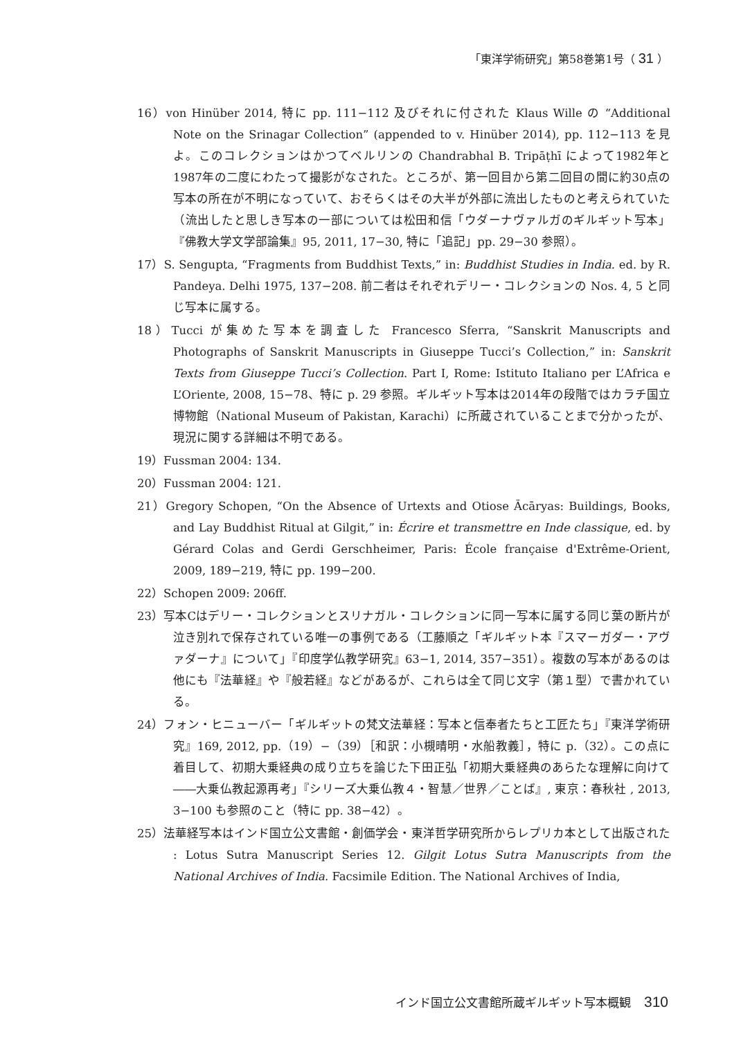「東洋学術研究」第58巻第1号（ 31 ）
16）von Hinüber 2014, 特に pp. 111−112 及びそれに付された Klaus Wille の “Additional Note on the Srinagar Collection” (appended to v. Hinüber 2014), pp. 112−113 を見よ。このコレクションはかつてベルリンの Chandrabhal B. Tripāṭhī によって1982年と1987年の二度にわたって撮影がなされた。ところが、第一回目から第二回目の間に約30点の写本の所在が不明になっていて、おそらくはその大半が外部に流出したものと考えられていた（流出したと思しき写本の一部については松田和信「ウダーナヴァルガのギルギット写本」『佛教大学文学部論集』95, 2011, 17−30, 特に「追記」pp. 29−30 参照）。
17）S. Sengupta, “Fragments from Buddhist Texts,” in: Buddhist Studies in India. ed. by R. Pandeya. Delhi 1975, 137−208. 前二者はそれぞれデリー・コレクションの Nos. 4, 5 と同じ写本に属する。
18）Tucci が集めた写本を調査した Francesco Sferra, “Sanskrit Manuscripts and Photographs of Sanskrit Manuscripts in Giuseppe Tucci’s Collection,” in: Sanskrit Texts from Giuseppe Tucci’s Collection. Part I, Rome: Istituto Italiano per L’Africa e L’Oriente, 2008, 15−78、特に p. 29 参照。ギルギット写本は2014年の段階ではカラチ国立博物館（National Museum of Pakistan, Karachi）に所蔵されていることまで分かったが、現況に関する詳細は不明である。
19）Fussman 2004: 134.
20）Fussman 2004: 121.
21）Gregory Schopen, “On the Absence of Urtexts and Otiose Ācāryas: Buildings, Books, and Lay Buddhist Ritual at Gilgit,” in: Écrire et transmettre en Inde classique, ed. by Gérard Colas and Gerdi Gerschheimer, Paris: École française d'Extrême-Orient, 2009, 189−219, 特に pp. 199−200.
22）Schopen 2009: 206ff.
23）写本Cはデリー・コレクションとスリナガル・コレクションに同一写本に属する同じ葉の断片が泣き別れで保存されている唯一の事例である（工藤順之「ギルギット本『スマーガダー・アヴァダーナ』について」『印度学仏教学研究』63−1, 2014, 357−351）。複数の写本があるのは他にも『法華経』や『般若経』などがあるが、これらは全て同じ文字（第１型）で書かれている。
24）フォン・ヒニューバー「ギルギットの梵文法華経：写本と信奉者たちと工匠たち」『東洋学術研究』169, 2012, pp.（19）−（39）［和訳：小槻晴明・水船教義］，特に p.（32）。この点に着目して、初期大乗経典の成り立ちを論じた下田正弘「初期大乗経典のあらたな理解に向けて――大乗仏教起源再考」『シリーズ大乗仏教４・智慧／世界／ことば』, 東京：春秋社 , 2013, 3−100 も参照のこと（特に pp. 38−42）。
25）法華経写本はインド国立公文書館・創価学会・東洋哲学研究所からレプリカ本として出版された : Lotus Sutra Manuscript Series 12. Gilgit Lotus Sutra Manuscripts from the National Archives of India. Facsimile Edition. The National Archives of India,
インド国立公文書館所蔵ギルギット写本概観 310